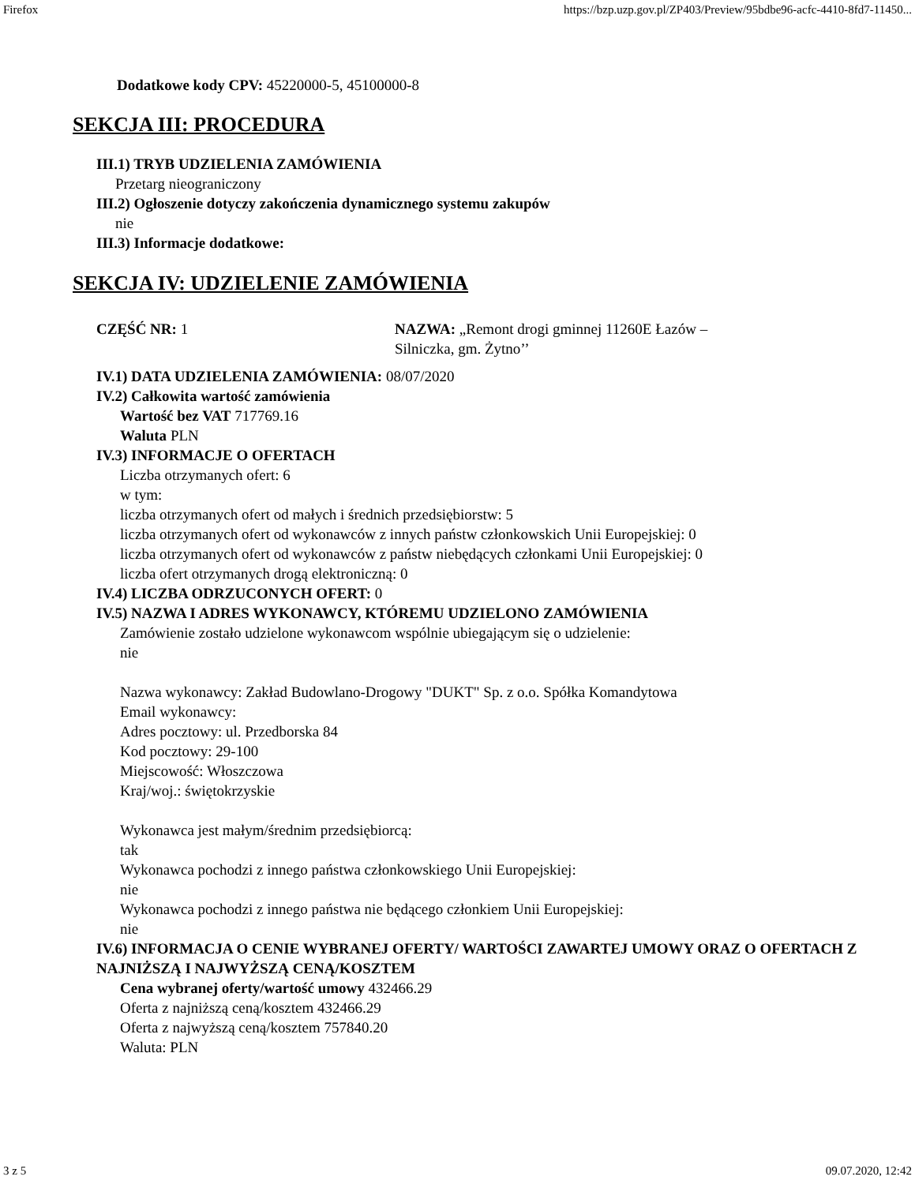Firefox https://bzp.uzp.gov.pl/ZP403/Preview/95bdbe96-acfc-4410-8fd7-11450...
Dodatkowe kody CPV: 45220000-5, 45100000-8
SEKCJA III: PROCEDURA
III.1) TRYB UDZIELENIA ZAMÓWIENIA
Przetarg nieograniczony
III.2) Ogłoszenie dotyczy zakończenia dynamicznego systemu zakupów
nie
III.3) Informacje dodatkowe:
SEKCJA IV: UDZIELENIE ZAMÓWIENIA
CZĘŚĆ NR: 1 NAZWA: „Remont drogi gminnej 11260E Łazów – Silniczka, gm. Żytno’’
IV.1) DATA UDZIELENIA ZAMÓWIENIA: 08/07/2020
IV.2) Całkowita wartość zamówienia
Wartość bez VAT 717769.16
Waluta PLN
IV.3) INFORMACJE O OFERTACH
Liczba otrzymanych ofert: 6
w tym:
liczba otrzymanych ofert od małych i średnich przedsiębiorstw: 5
liczba otrzymanych ofert od wykonawców z innych państw członkowskich Unii Europejskiej: 0
liczba otrzymanych ofert od wykonawców z państw niebędących członkami Unii Europejskiej: 0
liczba ofert otrzymanych drogą elektroniczną: 0
IV.4) LICZBA ODRZUCONYCH OFERT: 0
IV.5) NAZWA I ADRES WYKONAWCY, KTÓREMU UDZIELONO ZAMÓWIENIA
Zamówienie zostało udzielone wykonawcom wspólnie ubiegającym się o udzielenie:
nie
Nazwa wykonawcy: Zakład Budowlano-Drogowy "DUKT" Sp. z o.o. Spółka Komandytowa
Email wykonawcy:
Adres pocztowy: ul. Przedborska 84
Kod pocztowy: 29-100
Miejscowość: Włoszczowa
Kraj/woj.: świętokrzyskie
Wykonawca jest małym/średnim przedsiębiorcą:
tak
Wykonawca pochodzi z innego państwa członkowskiego Unii Europejskiej:
nie
Wykonawca pochodzi z innego państwa nie będącego członkiem Unii Europejskiej:
nie
IV.6) INFORMACJA O CENIE WYBRANEJ OFERTY/ WARTOŚCI ZAWARTEJ UMOWY ORAZ O OFERTACH Z NAJNIŻSZĄ I NAJWYŻSZĄ CENĄ/KOSZTEM
Cena wybranej oferty/wartość umowy 432466.29
Oferta z najniższą ceną/kosztem 432466.29
Oferta z najwyższą ceną/kosztem 757840.20
Waluta: PLN
3 z 5 09.07.2020, 12:42